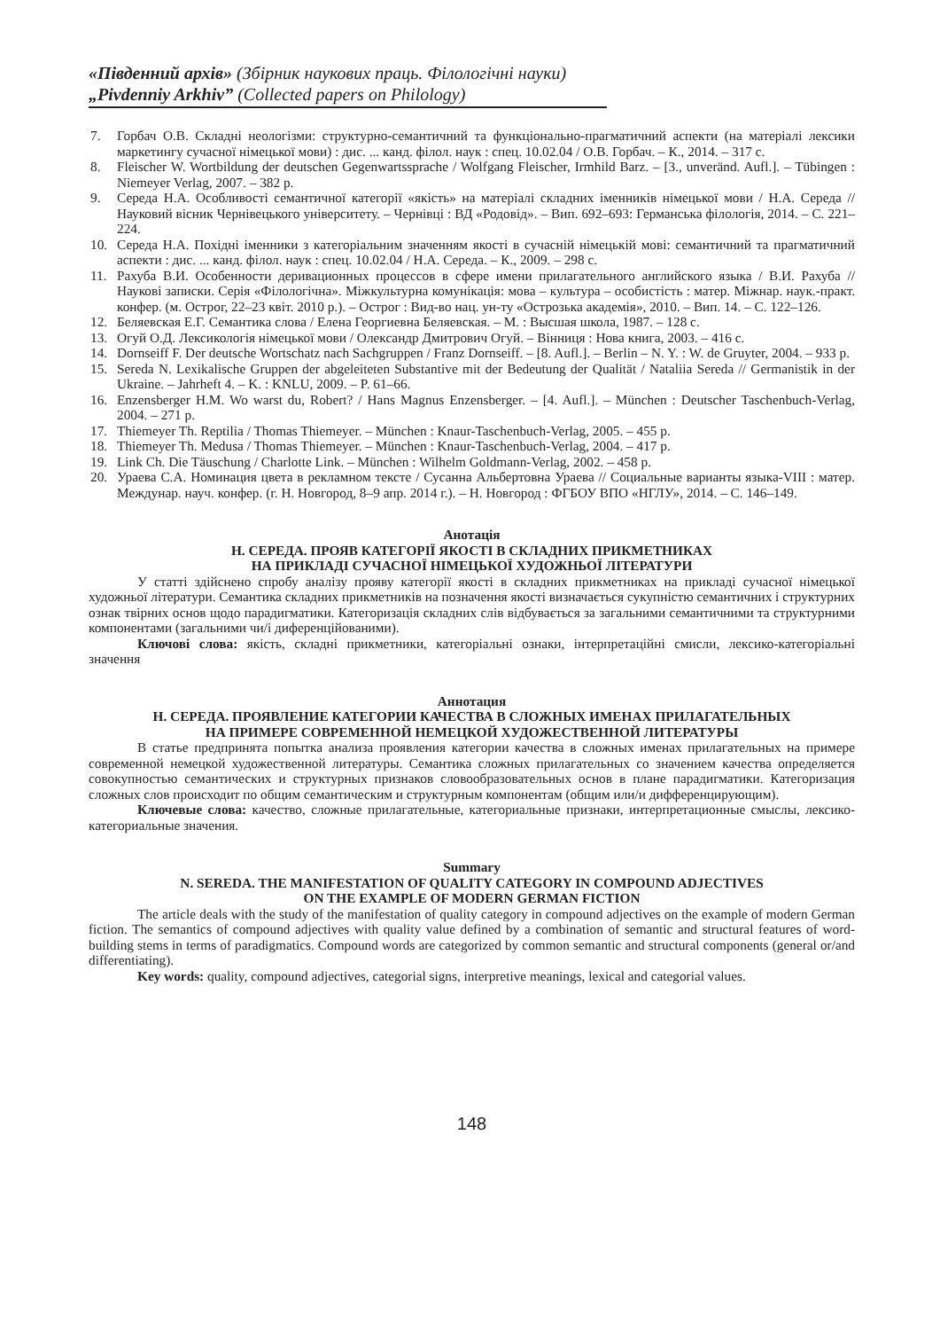«Південний архів» (Збірник наукових праць. Філологічні науки)
„Pivdenniy Arkhiv” (Collected papers on Philology)
7. Горбач О.В. Складні неологізми: структурно-семантичний та функціонально-прагматичний аспекти (на матеріалі лексики маркетингу сучасної німецької мови) : дис. ... канд. філол. наук : спец. 10.02.04 / О.В. Горбач. – К., 2014. – 317 с.
8. Fleischer W. Wortbildung der deutschen Gegenwartssprache / Wolfgang Fleischer, Irmhild Barz. – [3., unveränd. Aufl.]. – Tübingen : Niemeyer Verlag, 2007. – 382 p.
9. Середа Н.А. Особливості семантичної категорії «якість» на матеріалі складних іменників німецької мови / Н.А. Середа // Науковий вісник Чернівецького університету. – Чернівці : ВД «Родовід». – Вип. 692–693: Германська філологія, 2014. – С. 221–224.
10. Середа Н.А. Похідні іменники з категоріальним значенням якості в сучасній німецькій мові: семантичний та прагматичний аспекти : дис. ... канд. філол. наук : спец. 10.02.04 / Н.А. Середа. – К., 2009. – 298 с.
11. Рахуба В.И. Особенности деривационных процессов в сфере имени прилагательного английского языка / В.И. Рахуба // Наукові записки. Серія «Філологічна». Міжкультурна комунікація: мова – культура – особистість : матер. Міжнар. наук.-практ. конфер. (м. Острог, 22–23 квіт. 2010 р.). – Острог : Вид-во нац. ун-ту «Острозька академія», 2010. – Вип. 14. – С. 122–126.
12. Беляевская Е.Г. Семантика слова / Елена Георгиевна Беляевская. – М. : Высшая школа, 1987. – 128 с.
13. Огуй О.Д. Лексикологія німецької мови / Олександр Дмитрович Огуй. – Вінниця : Нова книга, 2003. – 416 с.
14. Dornseiff F. Der deutsche Wortschatz nach Sachgruppen / Franz Dornseiff. – [8. Aufl.]. – Berlin – N. Y. : W. de Gruyter, 2004. – 933 p.
15. Sereda N. Lexikalische Gruppen der abgeleiteten Substantive mit der Bedeutung der Qualität / Nataliia Sereda // Germanistik in der Ukraine. – Jahrheft 4. – K. : KNLU, 2009. – P. 61–66.
16. Enzensberger H.M. Wo warst du, Robert? / Hans Magnus Enzensberger. – [4. Aufl.]. – München : Deutscher Taschenbuch-Verlag, 2004. – 271 p.
17. Thiemeyer Th. Reptilia / Thomas Thiemeyer. – München : Knaur-Taschenbuch-Verlag, 2005. – 455 p.
18. Thiemeyer Th. Medusa / Thomas Thiemeyer. – München : Knaur-Taschenbuch-Verlag, 2004. – 417 p.
19. Link Ch. Die Täuschung / Charlotte Link. – München : Wilhelm Goldmann-Verlag, 2002. – 458 p.
20. Ураева С.А. Номинация цвета в рекламном тексте / Сусанна Альбертовна Ураева // Социальные варианты языка-VIII : матер. Междунар. науч. конфер. (г. Н. Новгород, 8–9 апр. 2014 г.). – Н. Новгород : ФГБОУ ВПО «НГЛУ», 2014. – С. 146–149.
Анотація
Н. СЕРЕДА. ПРОЯВ КАТЕГОРІЇ ЯКОСТІ В СКЛАДНИХ ПРИКМЕТНИКАХ
НА ПРИКЛАДІ СУЧАСНОЇ НІМЕЦЬКОЇ ХУДОЖНЬОЇ ЛІТЕРАТУРИ
У статті здійснено спробу аналізу прояву категорії якості в складних прикметниках на прикладі сучасної німецької художньої літератури. Семантика складних прикметників на позначення якості визначається сукупністю семантичних і структурних ознак твірних основ щодо парадигматики. Категоризація складних слів відбувається за загальними семантичними та структурними компонентами (загальними чи/і диференційованими).
Ключові слова: якість, складні прикметники, категоріальні ознаки, інтерпретаційні смисли, лексико-категоріальні значення
Аннотация
Н. СЕРЕДА. ПРОЯВЛЕНИЕ КАТЕГОРИИ КАЧЕСТВА В СЛОЖНЫХ ИМЕНАХ ПРИЛАГАТЕЛЬНЫХ
НА ПРИМЕРЕ СОВРЕМЕННОЙ НЕМЕЦКОЙ ХУДОЖЕСТВЕННОЙ ЛИТЕРАТУРЫ
В статье предпринята попытка анализа проявления категории качества в сложных именах прилагательных на примере современной немецкой художественной литературы. Семантика сложных прилагательных со значением качества определяется совокупностью семантических и структурных признаков словообразовательных основ в плане парадигматики. Категоризация сложных слов происходит по общим семантическим и структурным компонентам (общим или/и дифференцирующим).
Ключевые слова: качество, сложные прилагательные, категориальные признаки, интерпретационные смыслы, лексико-категориальные значения.
Summary
N. SEREDA. THE MANIFESTATION OF QUALITY CATEGORY IN COMPOUND ADJECTIVES
ON THE EXAMPLE OF MODERN GERMAN FICTION
The article deals with the study of the manifestation of quality category in compound adjectives on the example of modern German fiction. The semantics of compound adjectives with quality value defined by a combination of semantic and structural features of word-building stems in terms of paradigmatics. Compound words are categorized by common semantic and structural components (general or/and differentiating).
Key words: quality, compound adjectives, categorial signs, interpretive meanings, lexical and categorial values.
148